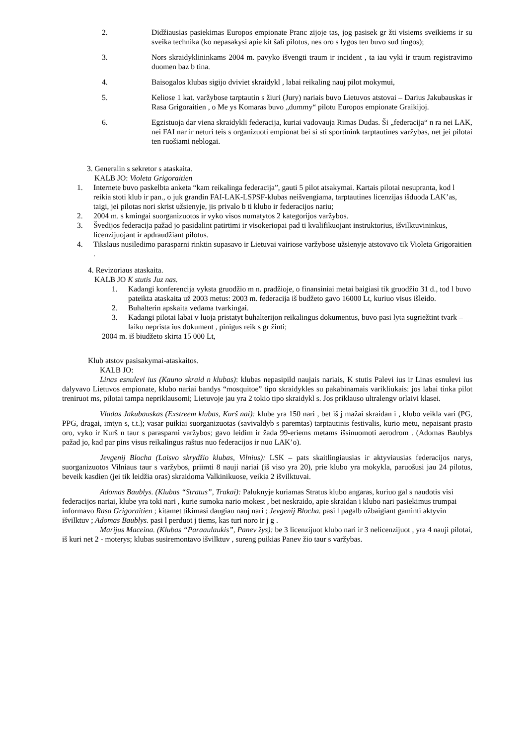2. Didžiausias pasiekimas Europos empionate Pranc zijoje tas, jog pasisek gr žti visiems sveikiems ir su sveika technika (ko nepasakysi apie kit šali pilotus, nes oro s lygos ten buvo sud tingos);
3. Nors skraidyklininkams 2004 m. pavyko išvengti traum ir incident , ta iau vyki ir traum registravimo duomen baz b tina.
4. Baisogalos klubas sigijo dviviet skraidykl , labai reikaling nauj pilot mokymui,
5. Keliose 1 kat. varžybose tarptautin s žiuri (Jury) nariais buvo Lietuvos atstovai – Darius Jakubauskas ir Rasa Grigoraitien , o Me ys Komaras buvo „dummy“ pilotu Europos empionate Graikijoj.
6. Egzistuoja dar viena skraidykli federacija, kuriai vadovauja Rimas Dudas. Ši „federacija“ n ra nei LAK, nei FAI nar ir neturi teis s organizuoti empionat bei si sti sportinink tarptautines varžybas, net jei pilotai ten ruošiami neblogai.
3. Generalin s sekretor s ataskaita.
KALB JO: Violeta Grigoraitien
1. Internete buvo paskelbta anketa “kam reikalinga federacija”, gauti 5 pilot atsakymai. Kartais pilotai nesupranta, kod l reikia stoti klub ir pan., o juk grandin FAI-LAK-LSPSF-klubas neišvengiama, tarptautines licenzijas išduoda LAK’as, taigi, jei pilotas nori skrist užsienyje, jis privalo b ti klubo ir federacijos nariu;
2. 2004 m. s kmingai suorganizuotos ir vyko visos numatytos 2 kategorijos varžybos.
3. Švedijos federacija pažad jo pasidalint patirtimi ir visokeriopai pad ti kvalifikuojant instruktorius, išvilktuvininkus, licenzijuojant ir apdraudžiant pilotus.
4. Tikslaus nusiledimo parasparni rinktin supasavo ir Lietuvai vairiose varžybose užsienyje atstovavo tik Violeta Grigoraitien .
4. Revizoriaus ataskaita.
KALB JO K stutis Juz nas.
1. Kadangi konferencija vyksta gruodžio m n. pradžioje, o finansiniai metai baigiasi tik gruodžio 31 d., tod l buvo pateikta ataskaita už 2003 metus: 2003 m. federacija iš budžeto gavo 16000 Lt, kuriuo visus išleido.
2. Buhalterin apskaita vedama tvarkingai.
3. Kadangi pilotai labai v luoja pristatyt buhalterijon reikalingus dokumentus, buvo pasi lyta sugriežtint tvark – laiku neprista ius dokument , pinigus reik s gr žinti;
2004 m. iš biudžeto skirta 15 000 Lt,
Klub atstov pasisakymai-ataskaitos.
KALB JO:
Linas esnulevi ius (Kauno skraid n klubas): klubas nepasipild naujais nariais, K stutis Palevi ius ir Linas esnulevi ius dalyvavo Lietuvos empionate, klubo nariai bandys “mosquitoe” tipo skraidykles su pakabinamais varikliukais: jos labai tinka pilot treniruot ms, pilotai tampa nepriklausomi; Lietuvoje jau yra 2 tokio tipo skraidykl s. Jos priklauso ultralengv orlaivi klasei.
Vladas Jakubauskas (Exstreem klubas, Kurš nai): klube yra 150 nari , bet iš j mažai skraidan i , klubo veikla vari (PG, PPG, dragai, imtyn s, t.t.); vasar puikiai suorganizuotas (savivaldyb s paremtas) tarptautinis festivalis, kurio metu, nepaisant prasto oro, vyko ir Kurš n taur s parasparni varžybos; gavo leidim ir žada 99-eriems metams išsinuomoti aerodrom . (Adomas Baublys pažad jo, kad par pins visus reikalingus raštus nuo federacijos ir nuo LAK’o).
Jevgenij Blocha (Laisvo skrydžio klubas, Vilnius): LSK – pats skaitlingiausias ir aktyviausias federacijos narys, suorganizuotos Vilniaus taur s varžybos, priimti 8 nauji nariai (iš viso yra 20), prie klubo yra mokykla, paruošusi jau 24 pilotus, beveik kasdien (jei tik leidžia oras) skraidoma Valkinikuose, veikia 2 išvilktuvai.
Adomas Baublys. (Klubas “Stratus”, Trakai): Paluknyje kuriamas Stratus klubo angaras, kuriuo gal s naudotis visi federacijos nariai, klube yra toki nari , kurie sumoka nario mokest , bet neskraido, apie skraidan i klubo nari pasiekimus trumpai informavo Rasa Grigoraitien ; kitamet tikimasi daugiau nauj nari ; Jevgenij Blocha. pasi l pagalb užbaigiant gaminti aktyvin išvilktuv ; Adomas Baublys. pasi l perduot j tiems, kas turi noro ir j g .
Marijus Maceina. (Klubas “Paraaulaukis”, Panev žys): be 3 licenzijuot klubo nari ir 3 nelicenzijuot , yra 4 nauji pilotai, iš kuri net 2 - moterys; klubas susiremontavo išvilktuv , sureng puikias Panev žio taur s varžybas.